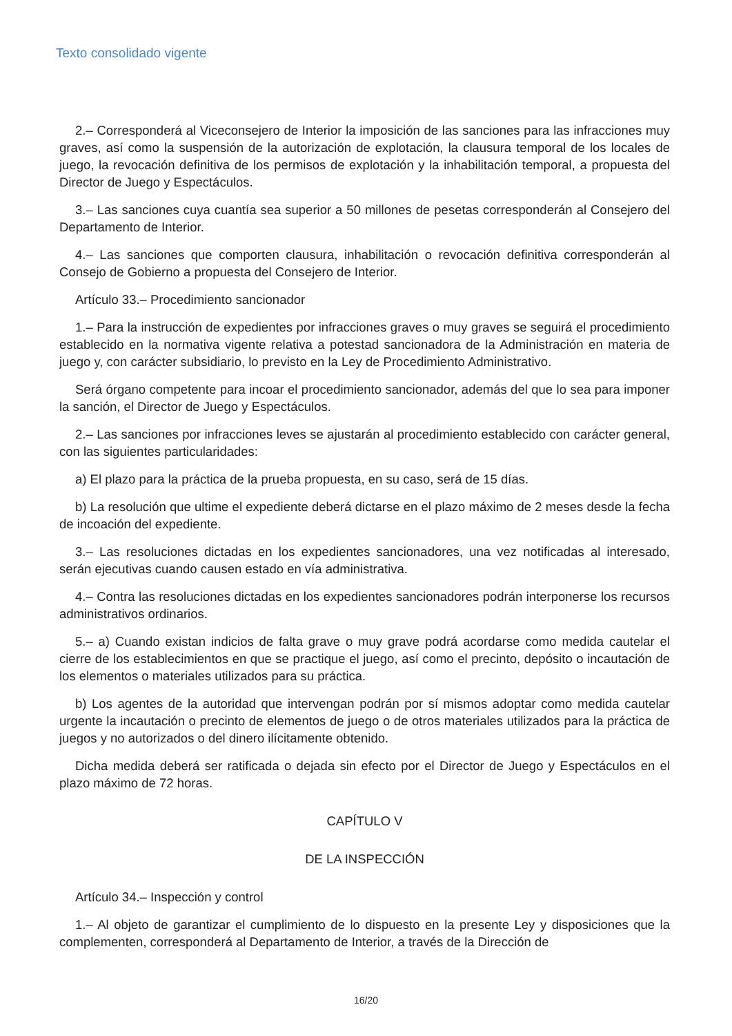Texto consolidado vigente
2.– Corresponderá al Viceconsejero de Interior la imposición de las sanciones para las infracciones muy graves, así como la suspensión de la autorización de explotación, la clausura temporal de los locales de juego, la revocación definitiva de los permisos de explotación y la inhabilitación temporal, a propuesta del Director de Juego y Espectáculos.
3.– Las sanciones cuya cuantía sea superior a 50 millones de pesetas corresponderán al Consejero del Departamento de Interior.
4.– Las sanciones que comporten clausura, inhabilitación o revocación definitiva corresponderán al Consejo de Gobierno a propuesta del Consejero de Interior.
Artículo 33.– Procedimiento sancionador
1.– Para la instrucción de expedientes por infracciones graves o muy graves se seguirá el procedimiento establecido en la normativa vigente relativa a potestad sancionadora de la Administración en materia de juego y, con carácter subsidiario, lo previsto en la Ley de Procedimiento Administrativo.
Será órgano competente para incoar el procedimiento sancionador, además del que lo sea para imponer la sanción, el Director de Juego y Espectáculos.
2.– Las sanciones por infracciones leves se ajustarán al procedimiento establecido con carácter general, con las siguientes particularidades:
a) El plazo para la práctica de la prueba propuesta, en su caso, será de 15 días.
b) La resolución que ultime el expediente deberá dictarse en el plazo máximo de 2 meses desde la fecha de incoación del expediente.
3.– Las resoluciones dictadas en los expedientes sancionadores, una vez notificadas al interesado, serán ejecutivas cuando causen estado en vía administrativa.
4.– Contra las resoluciones dictadas en los expedientes sancionadores podrán interponerse los recursos administrativos ordinarios.
5.– a) Cuando existan indicios de falta grave o muy grave podrá acordarse como medida cautelar el cierre de los establecimientos en que se practique el juego, así como el precinto, depósito o incautación de los elementos o materiales utilizados para su práctica.
b) Los agentes de la autoridad que intervengan podrán por sí mismos adoptar como medida cautelar urgente la incautación o precinto de elementos de juego o de otros materiales utilizados para la práctica de juegos y no autorizados o del dinero ilícitamente obtenido.
Dicha medida deberá ser ratificada o dejada sin efecto por el Director de Juego y Espectáculos en el plazo máximo de 72 horas.
CAPÍTULO V
DE LA INSPECCIÓN
Artículo 34.– Inspección y control
1.– Al objeto de garantizar el cumplimiento de lo dispuesto en la presente Ley y disposiciones que la complementen, corresponderá al Departamento de Interior, a través de la Dirección de
16/20